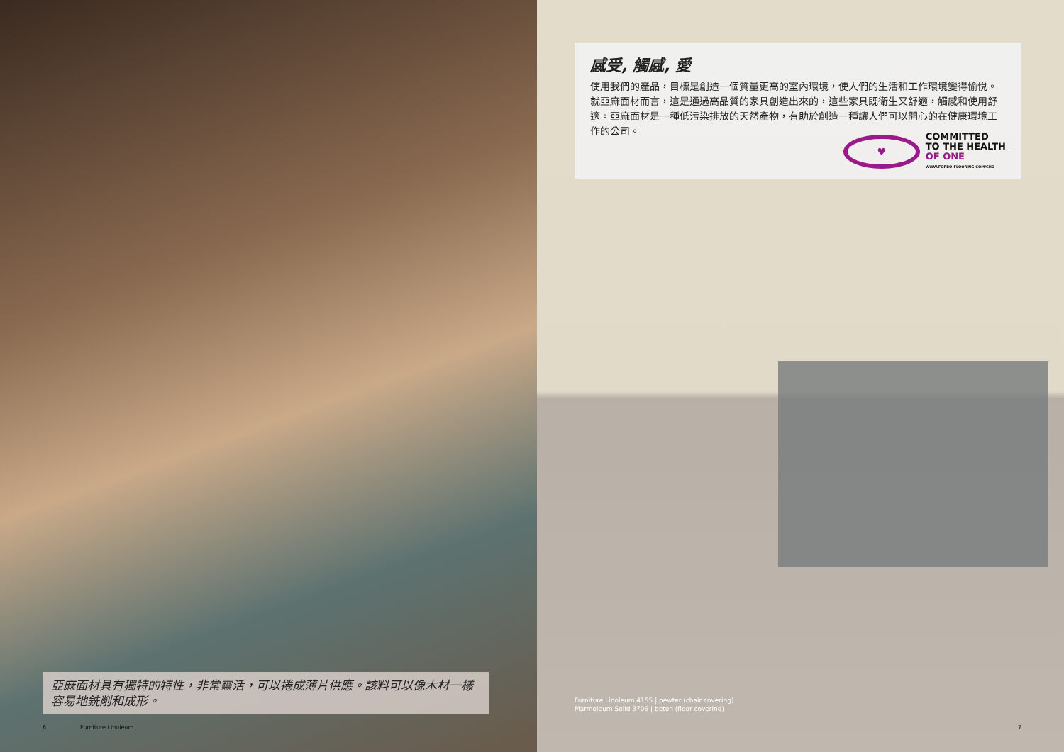亞麻面材具有獨特的特性，非常靈活，可以捲成薄片供應。該料可以像木材一樣容易地銑削和成形。
6 Furniture Linoleum
感受, 觸感, 愛
使用我們的產品，目標是創造一個質量更高的室內環境，使人們的生活和工作環境變得愉悅。就亞麻面材而言，這是通過高品質的家具創造出來的，這些家具既衛生又舒適，觸感和使用舒適。亞麻面材是一種低污染排放的天然產物，有助於創造一種讓人們可以開心的在健康環境工作的公司。
♥
COMMITTED
TO THE HEALTH
OF ONE
WWW.FORBO-FLOORING.COM/CHO
Furniture Linoleum 4155 | pewter (chair covering)
Marmoleum Solid 3706 | beton (floor covering)
7